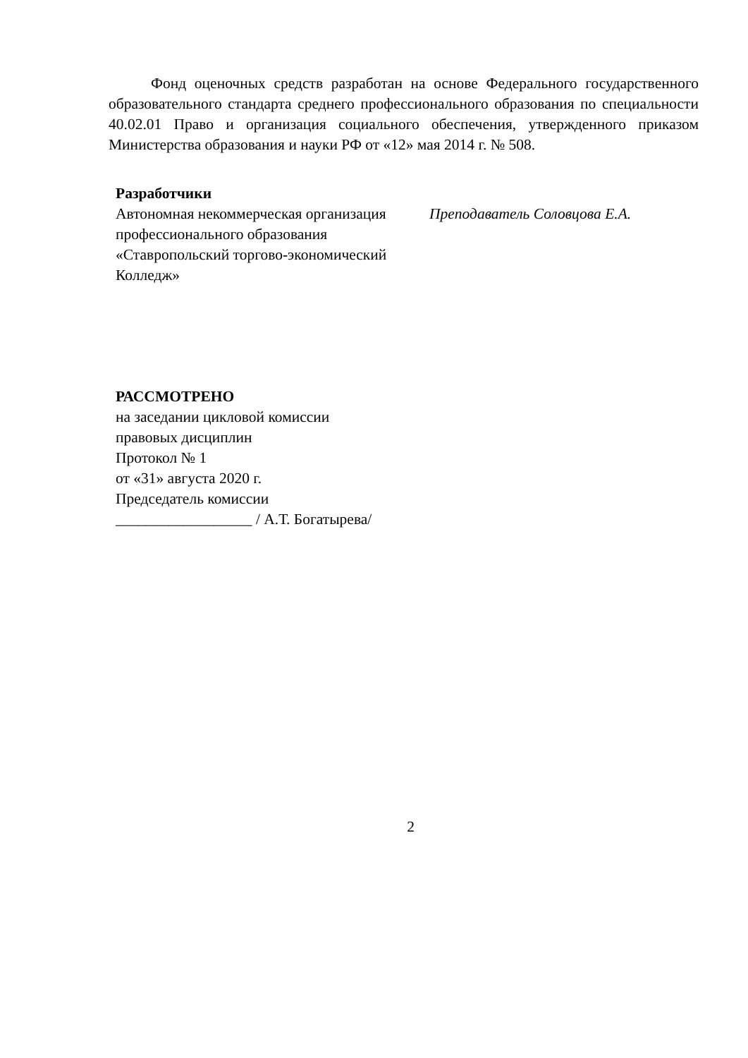Фонд оценочных средств разработан на основе Федерального государственного образовательного стандарта среднего профессионального образования по специальности 40.02.01 Право и организация социального обеспечения, утвержденного приказом Министерства образования и науки РФ от «12» мая 2014 г. № 508.
Разработчики
Автономная некоммерческая организация профессионального образования «Ставропольский торгово-экономический Колледж»
Преподаватель Соловцова Е.А.
РАССМОТРЕНО
на заседании цикловой комиссии
правовых дисциплин
Протокол № 1
от «31» августа 2020 г.
Председатель комиссии
__________________ / А.Т. Богатырева/
2